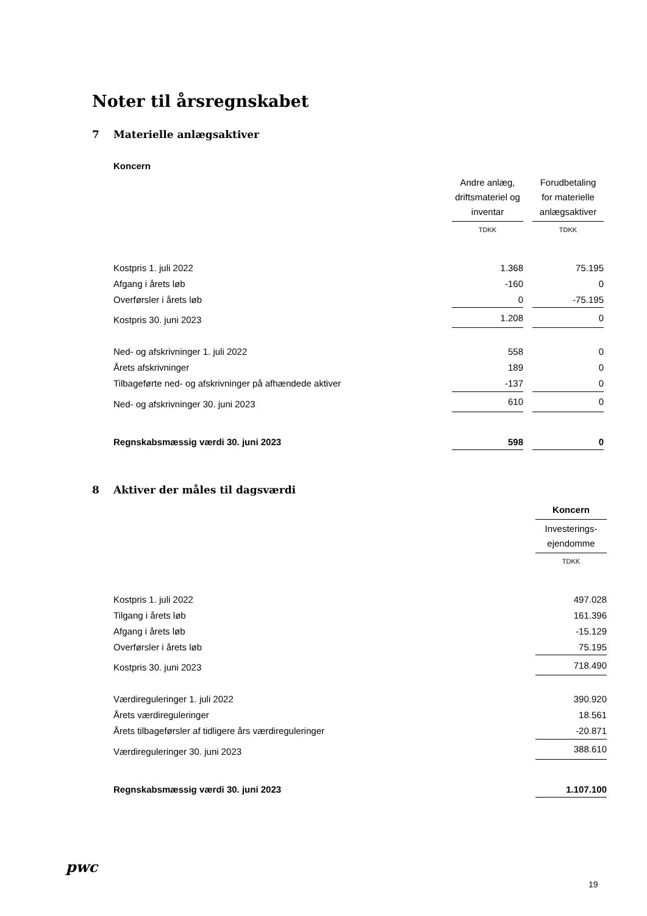Noter til årsregnskabet
7 Materielle anlægsaktiver
| Koncern | | | |
| | Andre anlæg, driftsmateriel og inventar | | Forudbetaling for materielle anlægsaktiver |
| | TDKK | | TDKK |
| Kostpris 1. juli 2022 | 1.368 | | 75.195 |
| Afgang i årets løb | -160 | | 0 |
| Overførsler i årets løb | 0 | | -75.195 |
| Kostpris 30. juni 2023 | 1.208 | | 0 |
| Ned- og afskrivninger 1. juli 2022 | 558 | | 0 |
| Årets afskrivninger | 189 | | 0 |
| Tilbageførte ned- og afskrivninger på afhændede aktiver | -137 | | 0 |
| Ned- og afskrivninger 30. juni 2023 | 610 | | 0 |
| Regnskabsmæssig værdi 30. juni 2023 | 598 | | 0 |
8 Aktiver der måles til dagsværdi
| | Koncern |
| | Investerings- ejendomme |
| | TDKK |
| Kostpris 1. juli 2022 | 497.028 |
| Tilgang i årets løb | 161.396 |
| Afgang i årets løb | -15.129 |
| Overførsler i årets løb | 75.195 |
| Kostpris 30. juni 2023 | 718.490 |
| Værdireguleringer 1. juli 2022 | 390.920 |
| Årets værdireguleringer | 18.561 |
| Årets tilbageførsler af tidligere års værdireguleringer | -20.871 |
| Værdireguleringer 30. juni 2023 | 388.610 |
| Regnskabsmæssig værdi 30. juni 2023 | 1.107.100 |
pwc
19